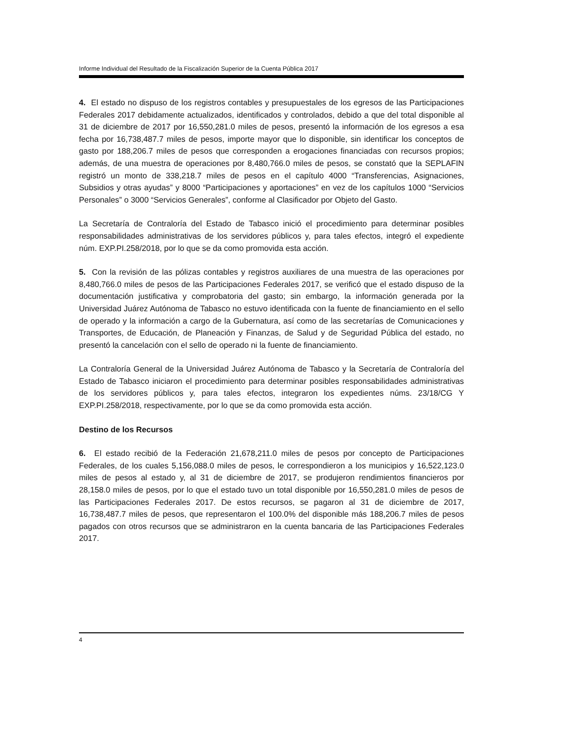Informe Individual del Resultado de la Fiscalización Superior de la Cuenta Pública 2017
4. El estado no dispuso de los registros contables y presupuestales de los egresos de las Participaciones Federales 2017 debidamente actualizados, identificados y controlados, debido a que del total disponible al 31 de diciembre de 2017 por 16,550,281.0 miles de pesos, presentó la información de los egresos a esa fecha por 16,738,487.7 miles de pesos, importe mayor que lo disponible, sin identificar los conceptos de gasto por 188,206.7 miles de pesos que corresponden a erogaciones financiadas con recursos propios; además, de una muestra de operaciones por 8,480,766.0 miles de pesos, se constató que la SEPLAFIN registró un monto de 338,218.7 miles de pesos en el capítulo 4000 “Transferencias, Asignaciones, Subsidios y otras ayudas” y 8000 “Participaciones y aportaciones” en vez de los capítulos 1000 “Servicios Personales” o 3000 “Servicios Generales”, conforme al Clasificador por Objeto del Gasto.
La Secretaría de Contraloría del Estado de Tabasco inició el procedimiento para determinar posibles responsabilidades administrativas de los servidores públicos y, para tales efectos, integró el expediente núm. EXP.PI.258/2018, por lo que se da como promovida esta acción.
5. Con la revisión de las pólizas contables y registros auxiliares de una muestra de las operaciones por 8,480,766.0 miles de pesos de las Participaciones Federales 2017, se verificó que el estado dispuso de la documentación justificativa y comprobatoria del gasto; sin embargo, la información generada por la Universidad Juárez Autónoma de Tabasco no estuvo identificada con la fuente de financiamiento en el sello de operado y la información a cargo de la Gubernatura, así como de las secretarías de Comunicaciones y Transportes, de Educación, de Planeación y Finanzas, de Salud y de Seguridad Pública del estado, no presentó la cancelación con el sello de operado ni la fuente de financiamiento.
La Contraloría General de la Universidad Juárez Autónoma de Tabasco y la Secretaría de Contraloría del Estado de Tabasco iniciaron el procedimiento para determinar posibles responsabilidades administrativas de los servidores públicos y, para tales efectos, integraron los expedientes núms. 23/18/CG Y EXP.PI.258/2018, respectivamente, por lo que se da como promovida esta acción.
Destino de los Recursos
6. El estado recibió de la Federación 21,678,211.0 miles de pesos por concepto de Participaciones Federales, de los cuales 5,156,088.0 miles de pesos, le correspondieron a los municipios y 16,522,123.0 miles de pesos al estado y, al 31 de diciembre de 2017, se produjeron rendimientos financieros por 28,158.0 miles de pesos, por lo que el estado tuvo un total disponible por 16,550,281.0 miles de pesos de las Participaciones Federales 2017. De estos recursos, se pagaron al 31 de diciembre de 2017, 16,738,487.7 miles de pesos, que representaron el 100.0% del disponible más 188,206.7 miles de pesos pagados con otros recursos que se administraron en la cuenta bancaria de las Participaciones Federales 2017.
4